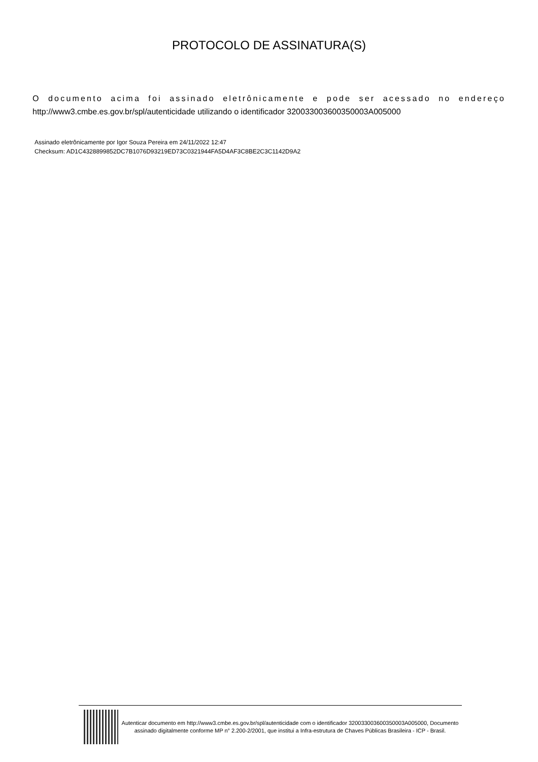PROTOCOLO DE ASSINATURA(S)
O documento acima foi assinado eletrônicamente e pode ser acessado no endereço
http://www3.cmbe.es.gov.br/spl/autenticidade utilizando o identificador 320033003600350003A005000
Assinado eletrônicamente por Igor Souza Pereira em 24/11/2022 12:47
Checksum: AD1C4328899852DC7B1076D93219ED73C0321944FA5D4AF3C8BE2C3C1142D9A2
Autenticar documento em http://www3.cmbe.es.gov.br/spl/autenticidade com o identificador 320033003600350003A005000, Documento assinado digitalmente conforme MP n° 2.200-2/2001, que institui a Infra-estrutura de Chaves Públicas Brasileira - ICP - Brasil.